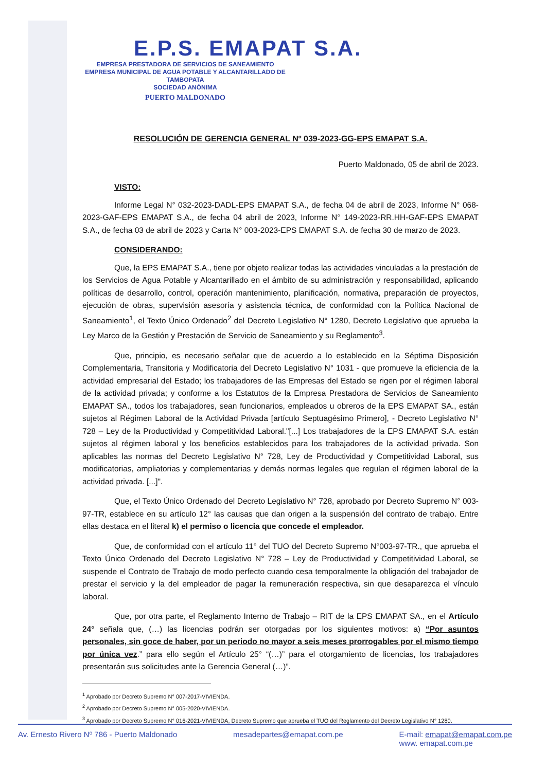E.P.S. EMAPAT S.A.
EMPRESA PRESTADORA DE SERVICIOS DE SANEAMIENTO
EMPRESA MUNICIPAL DE AGUA POTABLE Y ALCANTARILLADO DE TAMBOPATA
SOCIEDAD ANÓNIMA
PUERTO MALDONADO
RESOLUCIÓN DE GERENCIA GENERAL Nº 039-2023-GG-EPS EMAPAT S.A.
Puerto Maldonado, 05 de abril de 2023.
VISTO:
Informe Legal N° 032-2023-DADL-EPS EMAPAT S.A., de fecha 04 de abril de 2023, Informe N° 068-2023-GAF-EPS EMAPAT S.A., de fecha 04 abril de 2023, Informe N° 149-2023-RR.HH-GAF-EPS EMAPAT S.A., de fecha 03 de abril de 2023 y Carta N° 003-2023-EPS EMAPAT S.A. de fecha 30 de marzo de 2023.
CONSIDERANDO:
Que, la EPS EMAPAT S.A., tiene por objeto realizar todas las actividades vinculadas a la prestación de los Servicios de Agua Potable y Alcantarillado en el ámbito de su administración y responsabilidad, aplicando políticas de desarrollo, control, operación mantenimiento, planificación, normativa, preparación de proyectos, ejecución de obras, supervisión asesoría y asistencia técnica, de conformidad con la Política Nacional de Saneamiento<sup>1</sup>, el Texto Único Ordenado<sup>2</sup> del Decreto Legislativo N° 1280, Decreto Legislativo que aprueba la Ley Marco de la Gestión y Prestación de Servicio de Saneamiento y su Reglamento<sup>3</sup>.
Que, principio, es necesario señalar que de acuerdo a lo establecido en la Séptima Disposición Complementaria, Transitoria y Modificatoria del Decreto Legislativo N° 1031 - que promueve la eficiencia de la actividad empresarial del Estado; los trabajadores de las Empresas del Estado se rigen por el régimen laboral de la actividad privada; y conforme a los Estatutos de la Empresa Prestadora de Servicios de Saneamiento EMAPAT SA., todos los trabajadores, sean funcionarios, empleados u obreros de la EPS EMAPAT SA., están sujetos al Régimen Laboral de la Actividad Privada [artículo Septuagésimo Primero], - Decreto Legislativo N° 728 – Ley de la Productividad y Competitividad Laboral."[...] Los trabajadores de la EPS EMAPAT S.A. están sujetos al régimen laboral y los beneficios establecidos para los trabajadores de la actividad privada. Son aplicables las normas del Decreto Legislativo N° 728, Ley de Productividad y Competitividad Laboral, sus modificatorias, ampliatorias y complementarias y demás normas legales que regulan el régimen laboral de la actividad privada. [...]".
Que, el Texto Único Ordenado del Decreto Legislativo N° 728, aprobado por Decreto Supremo N° 003-97-TR, establece en su artículo 12° las causas que dan origen a la suspensión del contrato de trabajo. Entre ellas destaca en el literal k) el permiso o licencia que concede el empleador.
Que, de conformidad con el artículo 11° del TUO del Decreto Supremo N°003-97-TR., que aprueba el Texto Único Ordenado del Decreto Legislativo N° 728 – Ley de Productividad y Competitividad Laboral, se suspende el Contrato de Trabajo de modo perfecto cuando cesa temporalmente la obligación del trabajador de prestar el servicio y la del empleador de pagar la remuneración respectiva, sin que desaparezca el vínculo laboral.
Que, por otra parte, el Reglamento Interno de Trabajo – RIT de la EPS EMAPAT SA., en el Artículo 24° señala que, (…) las licencias podrán ser otorgadas por los siguientes motivos: a) “Por asuntos personales, sin goce de haber, por un periodo no mayor a seis meses prorrogables por el mismo tiempo por única vez.” para ello según el Artículo 25° “(…)” para el otorgamiento de licencias, los trabajadores presentarán sus solicitudes ante la Gerencia General (…)”.
<sup>1</sup> Aprobado por Decreto Supremo N° 007-2017-VIVIENDA.
<sup>2</sup> Aprobado por Decreto Supremo N° 005-2020-VIVIENDA.
<sup>3</sup> Aprobado por Decreto Supremo N° 016-2021-VIVIENDA, Decreto Supremo que aprueba el TUO del Reglamento del Decreto Legislativo N° 1280.
Av. Ernesto Rivero Nº 786 - Puerto Maldonado mesadepartes@emapat.com.pe E-mail: emapat@emapat.com.pe
www. emapat.com.pe